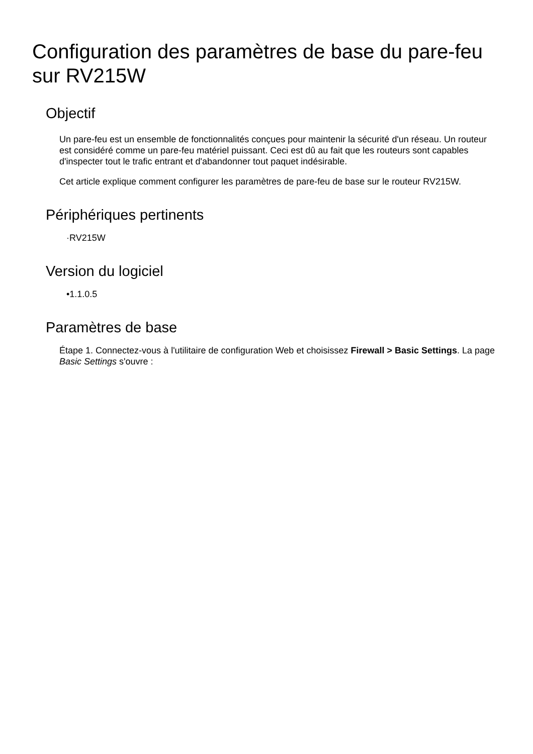Configuration des paramètres de base du pare-feu sur RV215W
Objectif
Un pare-feu est un ensemble de fonctionnalités conçues pour maintenir la sécurité d'un réseau. Un routeur est considéré comme un pare-feu matériel puissant. Ceci est dû au fait que les routeurs sont capables d'inspecter tout le trafic entrant et d'abandonner tout paquet indésirable.
Cet article explique comment configurer les paramètres de pare-feu de base sur le routeur RV215W.
Périphériques pertinents
·RV215W
Version du logiciel
•1.1.0.5
Paramètres de base
Étape 1. Connectez-vous à l'utilitaire de configuration Web et choisissez Firewall > Basic Settings. La page Basic Settings s'ouvre :